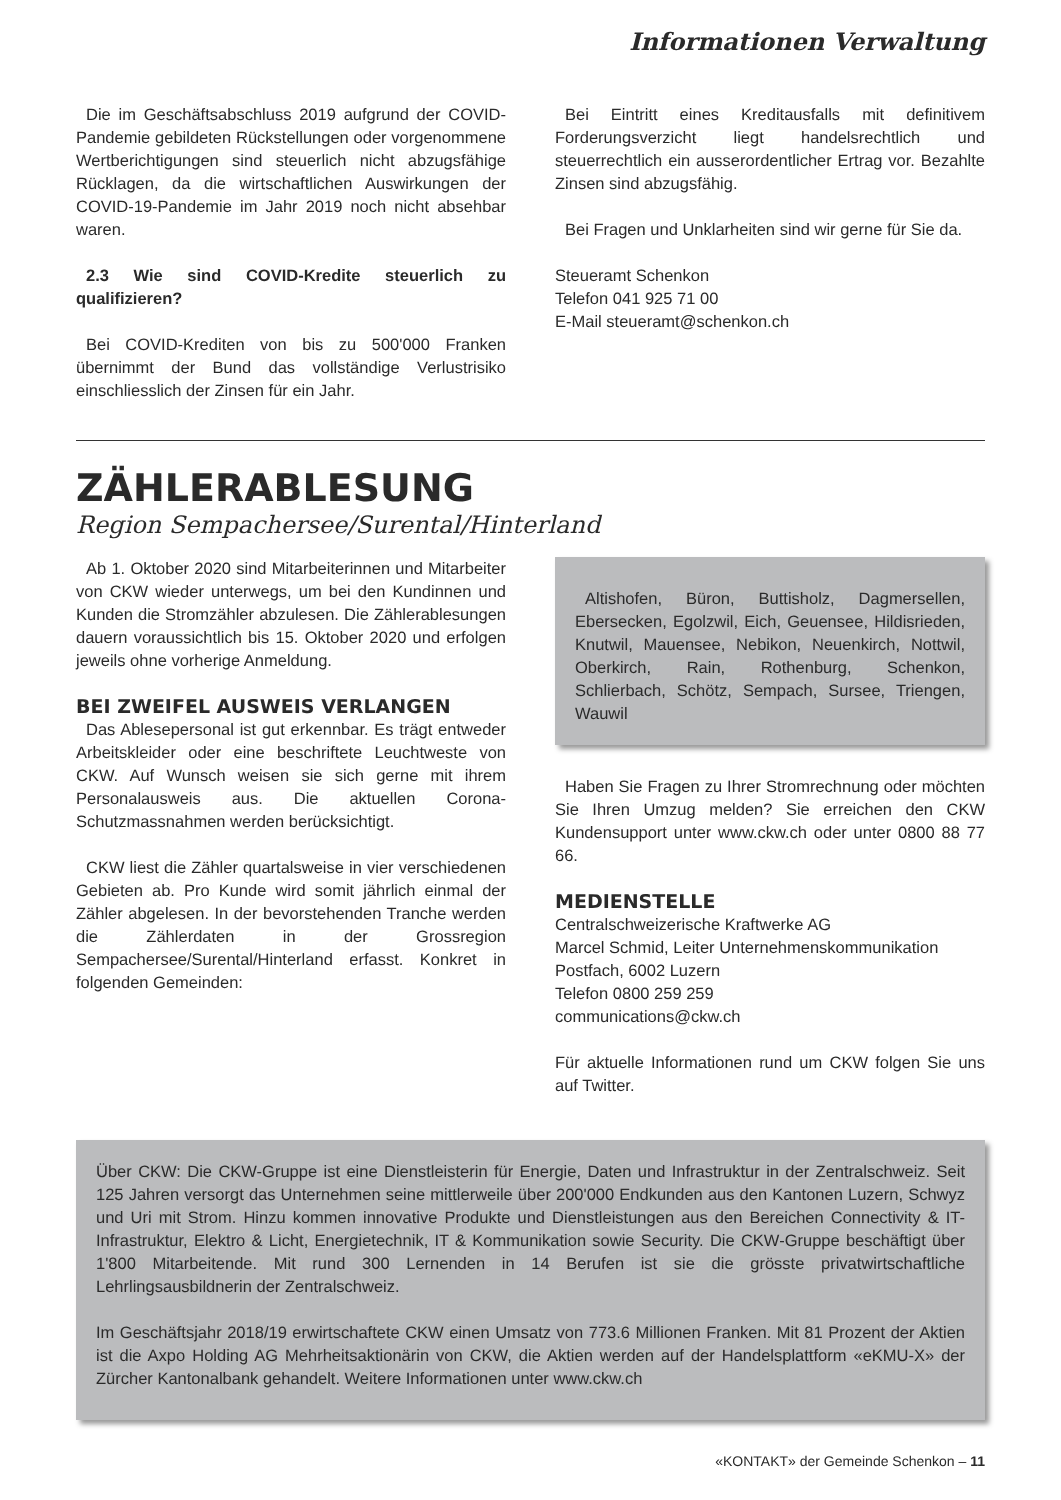Informationen Verwaltung
Die im Geschäftsabschluss 2019 aufgrund der COVID-Pandemie gebildeten Rückstellungen oder vorgenommene Wertberichtigungen sind steuerlich nicht abzugsfähige Rücklagen, da die wirtschaftlichen Auswirkungen der COVID-19-Pandemie im Jahr 2019 noch nicht absehbar waren.
2.3 Wie sind COVID-Kredite steuerlich zu qualifizieren?
Bei COVID-Krediten von bis zu 500'000 Franken übernimmt der Bund das vollständige Verlustrisiko einschliesslich der Zinsen für ein Jahr.
Bei Eintritt eines Kreditausfalls mit definitivem Forderungsverzicht liegt handelsrechtlich und steuerrechtlich ein ausserordentlicher Ertrag vor. Bezahlte Zinsen sind abzugsfähig.
Bei Fragen und Unklarheiten sind wir gerne für Sie da.
Steueramt Schenkon
Telefon 041 925 71 00
E-Mail steueramt@schenkon.ch
ZÄHLERABLESUNG
Region Sempachersee/Surental/Hinterland
Ab 1. Oktober 2020 sind Mitarbeiterinnen und Mitarbeiter von CKW wieder unterwegs, um bei den Kundinnen und Kunden die Stromzähler abzulesen. Die Zählerablesungen dauern voraussichtlich bis 15. Oktober 2020 und erfolgen jeweils ohne vorherige Anmeldung.
BEI ZWEIFEL AUSWEIS VERLANGEN
Das Ablesepersonal ist gut erkennbar. Es trägt entweder Arbeitskleider oder eine beschriftete Leuchtweste von CKW. Auf Wunsch weisen sie sich gerne mit ihrem Personalausweis aus. Die aktuellen Corona-Schutzmassnahmen werden berücksichtigt.
CKW liest die Zähler quartalsweise in vier verschiedenen Gebieten ab. Pro Kunde wird somit jährlich einmal der Zähler abgelesen. In der bevorstehenden Tranche werden die Zählerdaten in der Grossregion Sempachersee/Surental/Hinterland erfasst. Konkret in folgenden Gemeinden:
Altishofen, Büron, Buttisholz, Dagmersellen, Ebersecken, Egolzwil, Eich, Geuensee, Hildisrieden, Knutwil, Mauensee, Nebikon, Neuenkirch, Nottwil, Oberkirch, Rain, Rothenburg, Schenkon, Schlierbach, Schötz, Sempach, Sursee, Triengen, Wauwil
Haben Sie Fragen zu Ihrer Stromrechnung oder möchten Sie Ihren Umzug melden? Sie erreichen den CKW Kundensupport unter www.ckw.ch oder unter 0800 88 77 66.
MEDIENSTELLE
Centralschweizerische Kraftwerke AG
Marcel Schmid, Leiter Unternehmenskommunikation
Postfach, 6002 Luzern
Telefon 0800 259 259
communications@ckw.ch
Für aktuelle Informationen rund um CKW folgen Sie uns auf Twitter.
Über CKW: Die CKW-Gruppe ist eine Dienstleisterin für Energie, Daten und Infrastruktur in der Zentralschweiz. Seit 125 Jahren versorgt das Unternehmen seine mittlerweile über 200'000 Endkunden aus den Kantonen Luzern, Schwyz und Uri mit Strom. Hinzu kommen innovative Produkte und Dienstleistungen aus den Bereichen Connectivity & IT-Infrastruktur, Elektro & Licht, Energietechnik, IT & Kommunikation sowie Security. Die CKW-Gruppe beschäftigt über 1'800 Mitarbeitende. Mit rund 300 Lernenden in 14 Berufen ist sie die grösste privatwirtschaftliche Lehrlingsausbildnerin der Zentralschweiz.
Im Geschäftsjahr 2018/19 erwirtschaftete CKW einen Umsatz von 773.6 Millionen Franken. Mit 81 Prozent der Aktien ist die Axpo Holding AG Mehrheitsaktionärin von CKW, die Aktien werden auf der Handelsplattform «eKMU-X» der Zürcher Kantonalbank gehandelt. Weitere Informationen unter www.ckw.ch
«KONTAKT» der Gemeinde Schenkon – 11